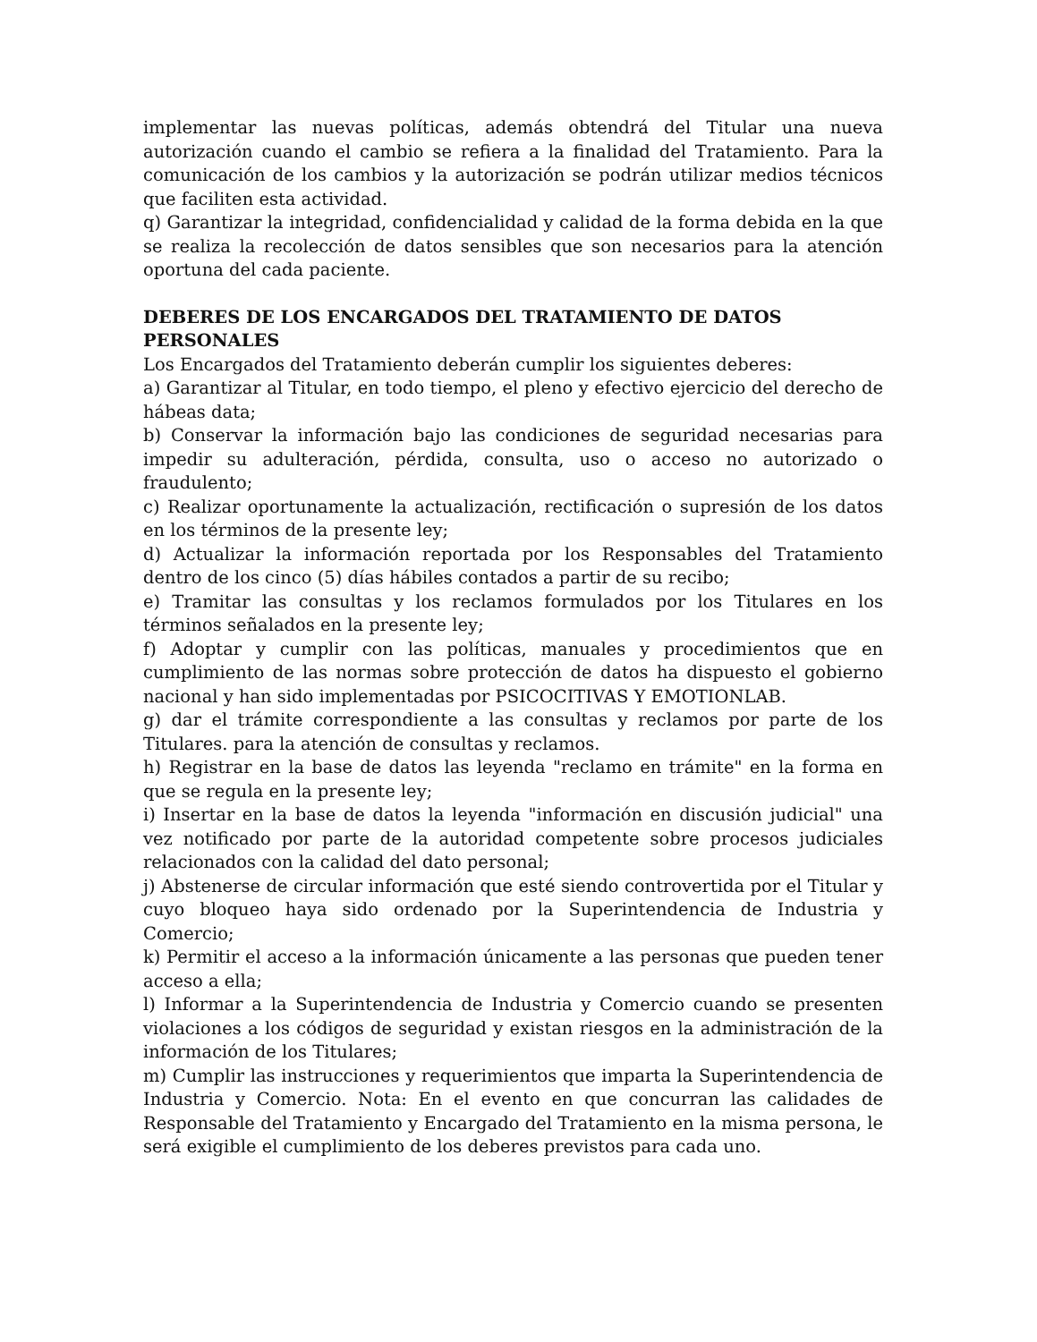implementar las nuevas políticas, además obtendrá del Titular una nueva autorización cuando el cambio se refiera a la finalidad del Tratamiento. Para la comunicación de los cambios y la autorización se podrán utilizar medios técnicos que faciliten esta actividad.
q) Garantizar la integridad, confidencialidad y calidad de la forma debida en la que se realiza la recolección de datos sensibles que son necesarios para la atención oportuna del cada paciente.
DEBERES DE LOS ENCARGADOS DEL TRATAMIENTO DE DATOS PERSONALES
Los Encargados del Tratamiento deberán cumplir los siguientes deberes:
a) Garantizar al Titular, en todo tiempo, el pleno y efectivo ejercicio del derecho de hábeas data;
b) Conservar la información bajo las condiciones de seguridad necesarias para impedir su adulteración, pérdida, consulta, uso o acceso no autorizado o fraudulento;
c) Realizar oportunamente la actualización, rectificación o supresión de los datos en los términos de la presente ley;
d) Actualizar la información reportada por los Responsables del Tratamiento dentro de los cinco (5) días hábiles contados a partir de su recibo;
e) Tramitar las consultas y los reclamos formulados por los Titulares en los términos señalados en la presente ley;
f) Adoptar y cumplir con las políticas, manuales y procedimientos que en cumplimiento de las normas sobre protección de datos ha dispuesto el gobierno nacional y han sido implementadas por PSICOCITIVAS Y EMOTIONLAB.
g) dar el trámite correspondiente a las consultas y reclamos por parte de los Titulares. para la atención de consultas y reclamos.
h) Registrar en la base de datos las leyenda "reclamo en trámite" en la forma en que se regula en la presente ley;
i) Insertar en la base de datos la leyenda "información en discusión judicial" una vez notificado por parte de la autoridad competente sobre procesos judiciales relacionados con la calidad del dato personal;
j) Abstenerse de circular información que esté siendo controvertida por el Titular y cuyo bloqueo haya sido ordenado por la Superintendencia de Industria y Comercio;
k) Permitir el acceso a la información únicamente a las personas que pueden tener acceso a ella;
l) Informar a la Superintendencia de Industria y Comercio cuando se presenten violaciones a los códigos de seguridad y existan riesgos en la administración de la información de los Titulares;
m) Cumplir las instrucciones y requerimientos que imparta la Superintendencia de Industria y Comercio. Nota: En el evento en que concurran las calidades de Responsable del Tratamiento y Encargado del Tratamiento en la misma persona, le será exigible el cumplimiento de los deberes previstos para cada uno.